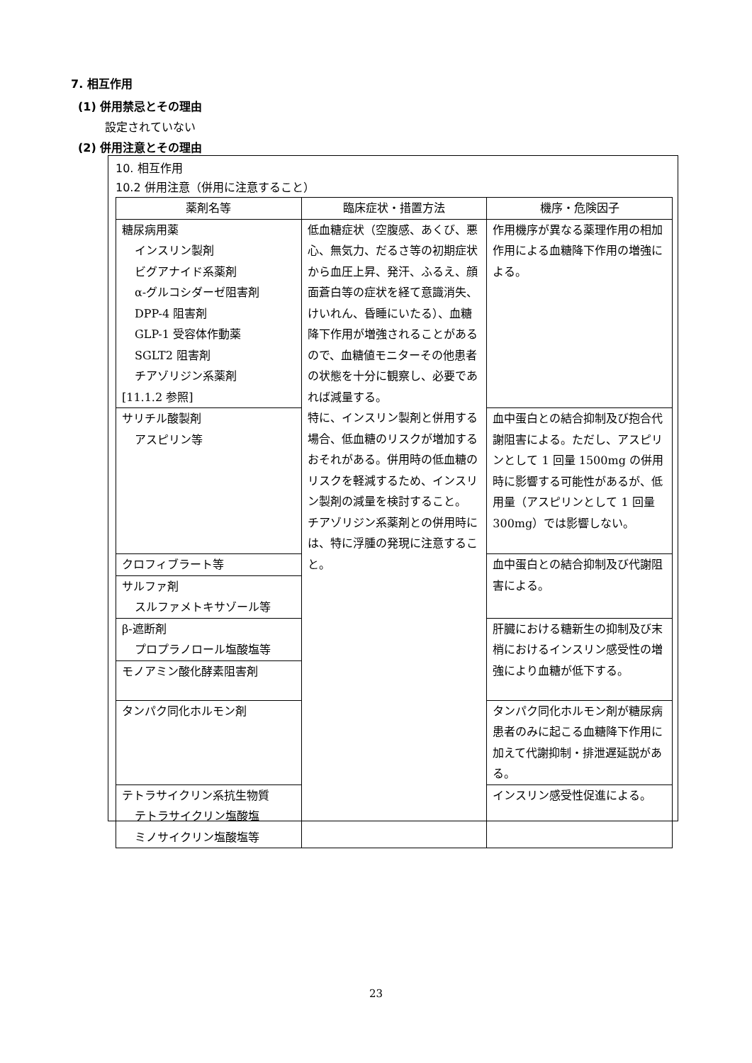7. 相互作用
(1) 併用禁忌とその理由
設定されていない
(2) 併用注意とその理由
10. 相互作用
10.2 併用注意（併用に注意すること）
| 薬剤名等 | 臨床症状・措置方法 | 機序・危険因子 |
| --- | --- | --- |
| 糖尿病用薬 インスリン製剤 ビグアナイド系薬剤 α-グルコシダーゼ阻害剤 DPP-4 阻害剤 GLP-1 受容体作動薬 SGLT2 阻害剤 チアゾリジン系薬剤 [11.1.2 参照] | 低血糖症状（空腹感、あくび、悪心、無気力、だるさ等の初期症状から血圧上昇、発汗、ふるえ、顔面蒼白等の症状を経て意識消失、けいれん、昏睡にいたる）、血糖降下作用が増強されることがあるので、血糖値モニターその他患者の状態を十分に観察し、必要であれば減量する。 特に、インスリン製剤と併用する場合、低血糖のリスクが増加するおそれがある。併用時の低血糖のリスクを軽減するため、インスリン製剤の減量を検討すること。 チアゾリジン系薬剤との併用時には、特に浮腫の発現に注意すること。 | 作用機序が異なる薬理作用の相加作用による血糖降下作用の増強による。 |
| サリチル酸製剤 アスピリン等 | | 血中蛋白との結合抑制及び抱合代謝阻害による。ただし、アスピリンとして 1 回量 1500mg の併用時に影響する可能性があるが、低用量（アスピリンとして 1 回量 300mg）では影響しない。 |
| クロフィブラート等 | | 血中蛋白との結合抑制及び代謝阻害による。 |
| サルファ剤 スルファメトキサゾール等 | | |
| β-遮断剤 プロプラノロール塩酸塩等 | | 肝臓における糖新生の抑制及び末梢におけるインスリン感受性の増強により血糖が低下する。 |
| モノアミン酸化酵素阻害剤 | | |
| タンパク同化ホルモン剤 | | タンパク同化ホルモン剤が糖尿病患者のみに起こる血糖降下作用に加えて代謝抑制・排泄遅延説がある。 |
| テトラサイクリン系抗生物質 テトラサイクリン塩酸塩 ミノサイクリン塩酸塩等 | | インスリン感受性促進による。 |
23